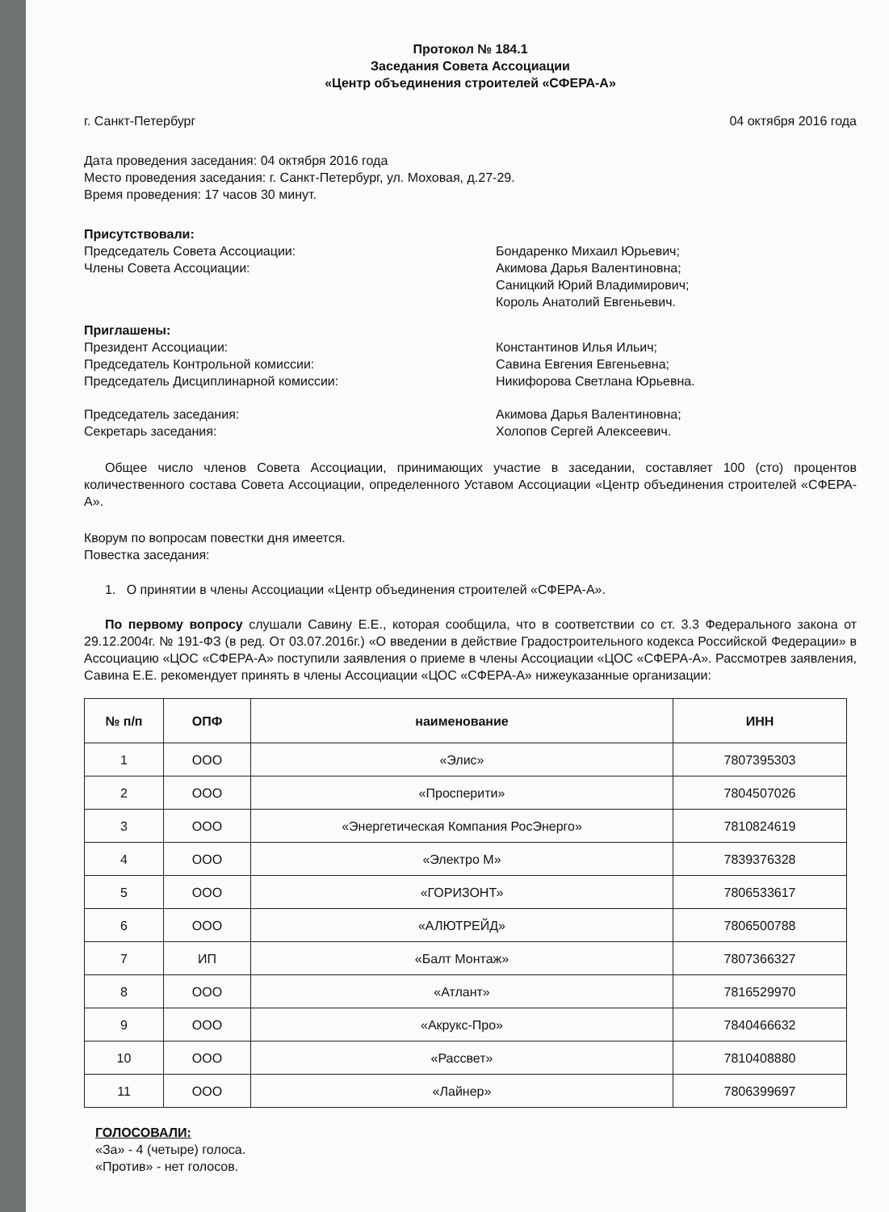Протокол № 184.1
Заседания Совета Ассоциации
«Центр объединения строителей «СФЕРА-А»
г. Санкт-Петербург 04 октября 2016 года
Дата проведения заседания: 04 октября 2016 года
Место проведения заседания: г. Санкт-Петербург, ул. Моховая, д.27-29.
Время проведения: 17 часов 30 минут.
Присутствовали:
Председатель Совета Ассоциации:
Члены Совета Ассоциации:
Бондаренко Михаил Юрьевич;
Акимова Дарья Валентиновна;
Саницкий Юрий Владимирович;
Король Анатолий Евгеньевич.
Приглашены:
Президент Ассоциации:
Председатель Контрольной комиссии:
Председатель Дисциплинарной комиссии:
Константинов Илья Ильич;
Савина Евгения Евгеньевна;
Никифорова Светлана Юрьевна.
Председатель заседания:
Секретарь заседания:
Акимова Дарья Валентиновна;
Холопов Сергей Алексеевич.
Общее число членов Совета Ассоциации, принимающих участие в заседании, составляет 100 (сто) процентов количественного состава Совета Ассоциации, определенного Уставом Ассоциации «Центр объединения строителей «СФЕРА-А».
Кворум по вопросам повестки дня имеется.
Повестка заседания:
1. О принятии в члены Ассоциации «Центр объединения строителей «СФЕРА-А».
По первому вопросу слушали Савину Е.Е., которая сообщила, что в соответствии со ст. 3.3 Федерального закона от 29.12.2004г. № 191-ФЗ (в ред. От 03.07.2016г.) «О введении в действие Градостроительного кодекса Российской Федерации» в Ассоциацию «ЦОС «СФЕРА-А» поступили заявления о приеме в члены Ассоциации «ЦОС «СФЕРА-А». Рассмотрев заявления, Савина Е.Е. рекомендует принять в члены Ассоциации «ЦОС «СФЕРА-А» нижеуказанные организации:
| № п/п | ОПФ | наименование | ИНН |
| --- | --- | --- | --- |
| 1 | ООО | «Элис» | 7807395303 |
| 2 | ООО | «Просперити» | 7804507026 |
| 3 | ООО | «Энергетическая Компания РосЭнерго» | 7810824619 |
| 4 | ООО | «Электро М» | 7839376328 |
| 5 | ООО | «ГОРИЗОНТ» | 7806533617 |
| 6 | ООО | «АЛЮТРЕЙД» | 7806500788 |
| 7 | ИП | «Балт Монтаж» | 7807366327 |
| 8 | ООО | «Атлант» | 7816529970 |
| 9 | ООО | «Акрукс-Про» | 7840466632 |
| 10 | ООО | «Рассвет» | 7810408880 |
| 11 | ООО | «Лайнер» | 7806399697 |
ГОЛОСОВАЛИ:
«За» - 4 (четыре) голоса.
«Против» - нет голосов.